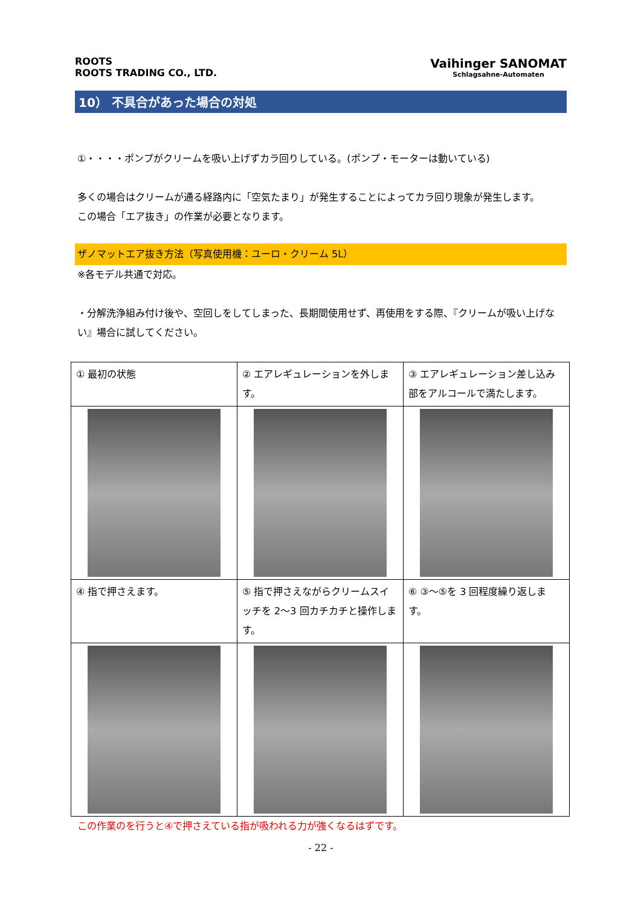ROOTS
ROOTS TRADING CO., LTD.
Vaihinger SANOMAT
Schlagsahne-Automaten
10） 不具合があった場合の対処
①・・・・ポンプがクリームを吸い上げずカラ回りしている。(ポンプ・モーターは動いている)
多くの場合はクリームが通る経路内に「空気たまり」が発生することによってカラ回り現象が発生します。
この場合「エア抜き」の作業が必要となります。
ザノマットエア抜き方法（写真使用機：ユーロ・クリーム 5L）
※各モデル共通で対応。
・分解洗浄組み付け後や、空回しをしてしまった、長期間使用せず、再使用をする際、『クリームが吸い上げない』場合に試してください。
| ① 最初の状態 | ② エアレギュレーションを外します。 | ③ エアレギュレーション差し込み部をアルコールで満たします。 |
| ④ 指で押さえます。 | ⑤ 指で押さえながらクリームスイッチを 2～3 回カチカチと操作します。 | ⑥ ③～⑤を 3 回程度繰り返します。 |
この作業のを行うと④で押さえている指が吸われる力が強くなるはずです。
- 22 -